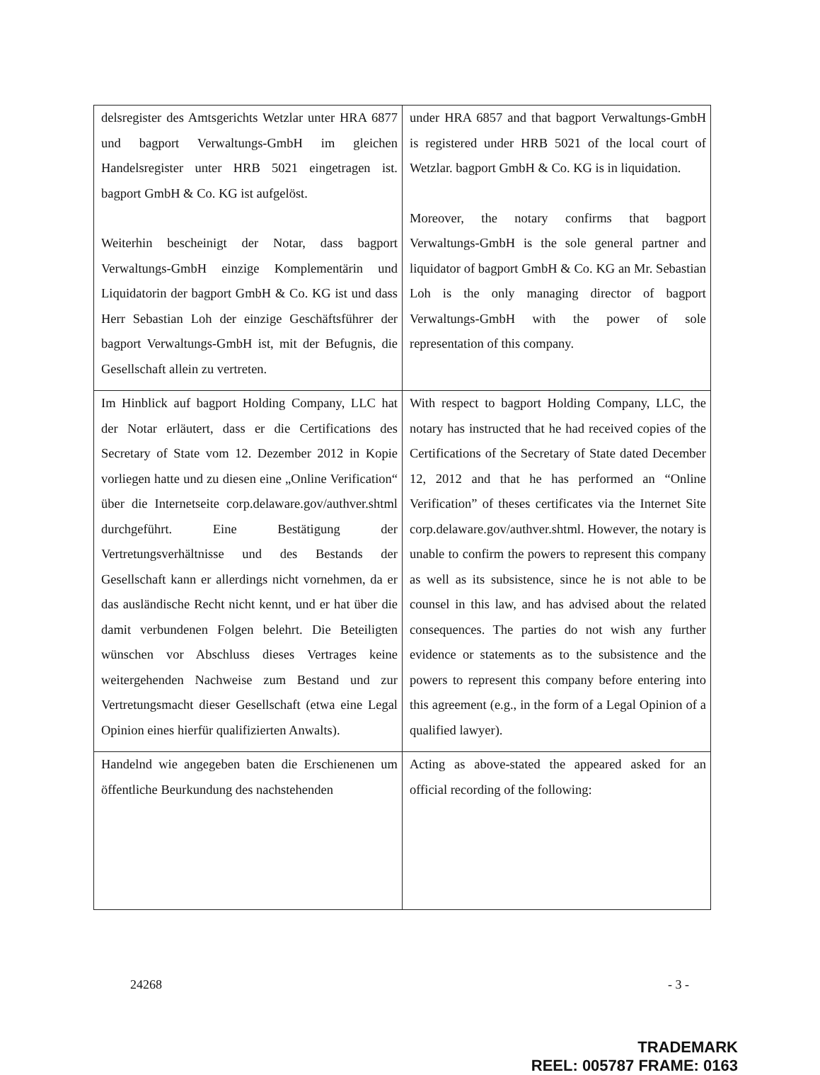| delsregister des Amtsgerichts Wetzlar unter HRA 6877 und bagport Verwaltungs-GmbH im gleichen Handelsregister unter HRB 5021 eingetragen ist. bagport GmbH & Co. KG ist aufgelöst. Weiterhin bescheinigt der Notar, dass bagport Verwaltungs-GmbH einzige Komplementärin und Liquidatorin der bagport GmbH & Co. KG ist und dass Herr Sebastian Loh der einzige Geschäftsführer der bagport Verwaltungs-GmbH ist, mit der Befugnis, die Gesellschaft allein zu vertreten. | under HRA 6857 and that bagport Verwaltungs-GmbH is registered under HRB 5021 of the local court of Wetzlar. bagport GmbH & Co. KG is in liquidation. Moreover, the notary confirms that bagport Verwaltungs-GmbH is the sole general partner and liquidator of bagport GmbH & Co. KG an Mr. Sebastian Loh is the only managing director of bagport Verwaltungs-GmbH with the power of sole representation of this company. |
| Im Hinblick auf bagport Holding Company, LLC hat der Notar erläutert, dass er die Certifications des Secretary of State vom 12. Dezember 2012 in Kopie vorliegen hatte und zu diesen eine „Online Verification“ über die Internetseite corp.delaware.gov/authver.shtml durchgeführt. Eine Bestätigung der Vertretungsverhältnisse und des Bestands der Gesellschaft kann er allerdings nicht vornehmen, da er das ausländische Recht nicht kennt, und er hat über die damit verbundenen Folgen belehrt. Die Beteiligten wünschen vor Abschluss dieses Vertrages keine weitergehenden Nachweise zum Bestand und zur Vertretungsmacht dieser Gesellschaft (etwa eine Legal Opinion eines hierfür qualifizierten Anwalts). | With respect to bagport Holding Company, LLC, the notary has instructed that he had received copies of the Certifications of the Secretary of State dated December 12, 2012 and that he has performed an “Online Verification” of theses certificates via the Internet Site corp.delaware.gov/authver.shtml. However, the notary is unable to confirm the powers to represent this company as well as its subsistence, since he is not able to be counsel in this law, and has advised about the related consequences. The parties do not wish any further evidence or statements as to the subsistence and the powers to represent this company before entering into this agreement (e.g., in the form of a Legal Opinion of a qualified lawyer). |
| Handelnd wie angegeben baten die Erschienenen um öffentliche Beurkundung des nachstehenden | Acting as above-stated the appeared asked for an official recording of the following: |
24268 - 3 -
TRADEMARK
REEL: 005787 FRAME: 0163